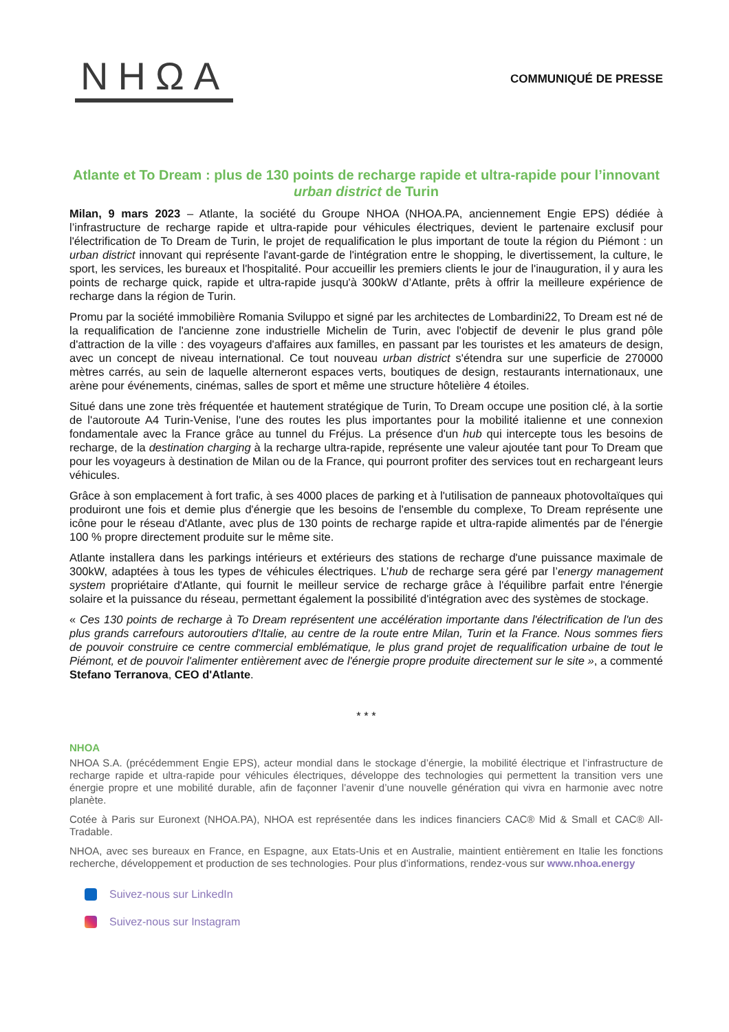NHΩA
COMMUNIQUÉ DE PRESSE
Atlante et To Dream : plus de 130 points de recharge rapide et ultra-rapide pour l’innovant urban district de Turin
Milan, 9 mars 2023 – Atlante, la société du Groupe NHOA (NHOA.PA, anciennement Engie EPS) dédiée à l’infrastructure de recharge rapide et ultra-rapide pour véhicules électriques, devient le partenaire exclusif pour l'électrification de To Dream de Turin, le projet de requalification le plus important de toute la région du Piémont : un urban district innovant qui représente l'avant-garde de l'intégration entre le shopping, le divertissement, la culture, le sport, les services, les bureaux et l'hospitalité. Pour accueillir les premiers clients le jour de l'inauguration, il y aura les points de recharge quick, rapide et ultra-rapide jusqu'à 300kW d’Atlante, prêts à offrir la meilleure expérience de recharge dans la région de Turin.
Promu par la société immobilière Romania Sviluppo et signé par les architectes de Lombardini22, To Dream est né de la requalification de l'ancienne zone industrielle Michelin de Turin, avec l'objectif de devenir le plus grand pôle d'attraction de la ville : des voyageurs d'affaires aux familles, en passant par les touristes et les amateurs de design, avec un concept de niveau international. Ce tout nouveau urban district s'étendra sur une superficie de 270000 mètres carrés, au sein de laquelle alterneront espaces verts, boutiques de design, restaurants internationaux, une arène pour événements, cinémas, salles de sport et même une structure hôtelière 4 étoiles.
Situé dans une zone très fréquentée et hautement stratégique de Turin, To Dream occupe une position clé, à la sortie de l'autoroute A4 Turin-Venise, l'une des routes les plus importantes pour la mobilité italienne et une connexion fondamentale avec la France grâce au tunnel du Fréjus. La présence d'un hub qui intercepte tous les besoins de recharge, de la destination charging à la recharge ultra-rapide, représente une valeur ajoutée tant pour To Dream que pour les voyageurs à destination de Milan ou de la France, qui pourront profiter des services tout en rechargeant leurs véhicules.
Grâce à son emplacement à fort trafic, à ses 4000 places de parking et à l'utilisation de panneaux photovoltaïques qui produiront une fois et demie plus d'énergie que les besoins de l'ensemble du complexe, To Dream représente une icône pour le réseau d'Atlante, avec plus de 130 points de recharge rapide et ultra-rapide alimentés par de l'énergie 100 % propre directement produite sur le même site.
Atlante installera dans les parkings intérieurs et extérieurs des stations de recharge d'une puissance maximale de 300kW, adaptées à tous les types de véhicules électriques. L’hub de recharge sera géré par l’energy management system propriétaire d'Atlante, qui fournit le meilleur service de recharge grâce à l'équilibre parfait entre l'énergie solaire et la puissance du réseau, permettant également la possibilité d'intégration avec des systèmes de stockage.
« Ces 130 points de recharge à To Dream représentent une accélération importante dans l'électrification de l'un des plus grands carrefours autoroutiers d'Italie, au centre de la route entre Milan, Turin et la France. Nous sommes fiers de pouvoir construire ce centre commercial emblématique, le plus grand projet de requalification urbaine de tout le Piémont, et de pouvoir l'alimenter entièrement avec de l'énergie propre produite directement sur le site », a commenté Stefano Terranova, CEO d'Atlante.
* * *
NHOA
NHOA S.A. (précédemment Engie EPS), acteur mondial dans le stockage d’énergie, la mobilité électrique et l’infrastructure de recharge rapide et ultra-rapide pour véhicules électriques, développe des technologies qui permettent la transition vers une énergie propre et une mobilité durable, afin de façonner l’avenir d’une nouvelle génération qui vivra en harmonie avec notre planète.
Cotée à Paris sur Euronext (NHOA.PA), NHOA est représentée dans les indices financiers CAC® Mid & Small et CAC® All-Tradable.
NHOA, avec ses bureaux en France, en Espagne, aux Etats-Unis et en Australie, maintient entièrement en Italie les fonctions recherche, développement et production de ses technologies. Pour plus d’informations, rendez-vous sur www.nhoa.energy
Suivez-nous sur LinkedIn
Suivez-nous sur Instagram